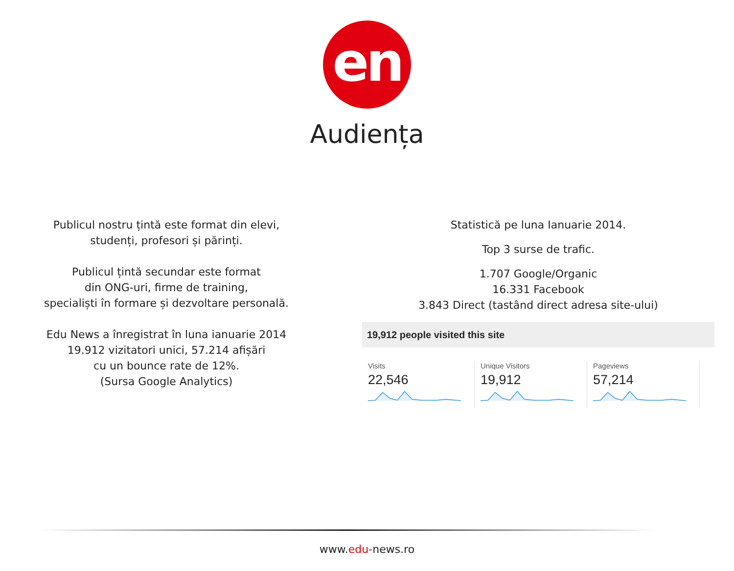en
Audiența
Publicul nostru țintă este format din elevi,
studenți, profesori și părinți.
Publicul țintă secundar este format
din ONG-uri, firme de training,
specialiști în formare și dezvoltare personală.
Edu News a înregistrat în luna ianuarie 2014
19.912 vizitatori unici, 57.214 afișări
cu un bounce rate de 12%.
(Sursa Google Analytics)
Statistică pe luna Ianuarie 2014.
Top 3 surse de trafic.
1.707 Google/Organic
16.331 Facebook
3.843 Direct (tastând direct adresa site-ului)
19,912 people visited this site
Visits
22,546
Unique Visitors
19,912
Pageviews
57,214
www.edu-news.ro